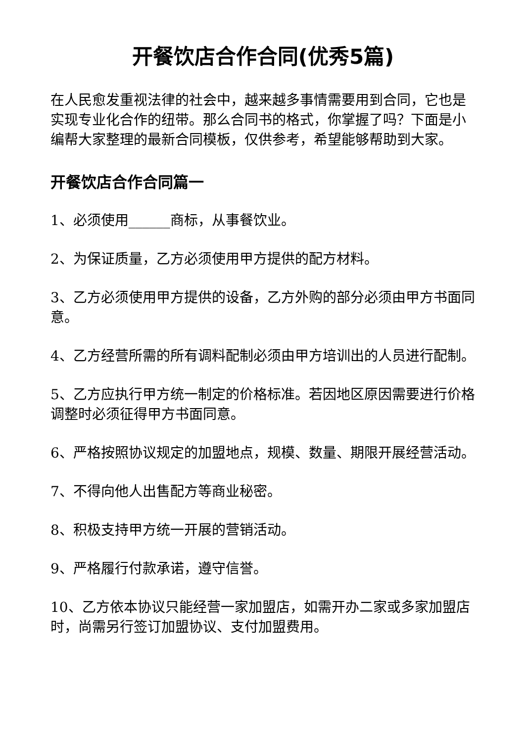开餐饮店合作合同(优秀5篇)
在人民愈发重视法律的社会中，越来越多事情需要用到合同，它也是实现专业化合作的纽带。那么合同书的格式，你掌握了吗？下面是小编帮大家整理的最新合同模板，仅供参考，希望能够帮助到大家。
开餐饮店合作合同篇一
1、必须使用______商标，从事餐饮业。
2、为保证质量，乙方必须使用甲方提供的配方材料。
3、乙方必须使用甲方提供的设备，乙方外购的部分必须由甲方书面同意。
4、乙方经营所需的所有调料配制必须由甲方培训出的人员进行配制。
5、乙方应执行甲方统一制定的价格标准。若因地区原因需要进行价格调整时必须征得甲方书面同意。
6、严格按照协议规定的加盟地点，规模、数量、期限开展经营活动。
7、不得向他人出售配方等商业秘密。
8、积极支持甲方统一开展的营销活动。
9、严格履行付款承诺，遵守信誉。
10、乙方依本协议只能经营一家加盟店，如需开办二家或多家加盟店时，尚需另行签订加盟协议、支付加盟费用。